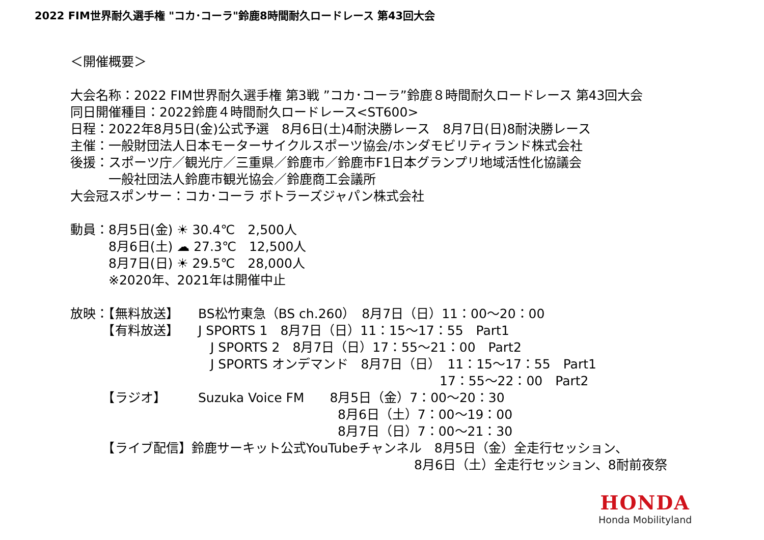2022 FIM世界耐久選手権 "コカ･コーラ"鈴鹿8時間耐久ロードレース 第43回大会
＜開催概要＞
大会名称：2022 FIM世界耐久選手権 第3戦 ”コカ･コーラ”鈴鹿８時間耐久ロードレース 第43回大会
同日開催種目：2022鈴鹿４時間耐久ロードレース<ST600>
日程：2022年8月5日(金)公式予選　8月6日(土)4耐決勝レース　8月7日(日)8耐決勝レース
主催：一般財団法人日本モーターサイクルスポーツ協会/ホンダモビリティランド株式会社
後援：スポーツ庁／観光庁／三重県／鈴鹿市／鈴鹿市F1日本グランプリ地域活性化協議会
　　　一般社団法人鈴鹿市観光協会／鈴鹿商工会議所
大会冠スポンサー：コカ･コーラ ボトラーズジャパン株式会社
動員：8月5日(金) ☀ 30.4℃　2,500人
　　　8月6日(土) ☁ 27.3℃　12,500人
　　　8月7日(日) ☀ 29.5℃　28,000人
　　　※2020年、2021年は開催中止
放映：【無料放送】　　BS松竹東急（BS ch.260）　8月7日（日）11：00～20：00
　　　【有料放送】　　J SPORTS 1　8月7日（日）11：15～17：55　Part1
　　　　　　　　　　　J SPORTS 2　8月7日（日）17：55～21：00　Part2
　　　　　　　　　　　J SPORTS オンデマンド　8月7日（日）　11：15～17：55　Part1
　　　　　　　　　　　　　　　　　　　　　　　　　　　　　17：55～22：00　Part2
　　　【ラジオ】　　　Suzuka Voice FM　　8月5日（金）7：00～20：30
　　　　　　　　　　　　　　　　　　　　　8月6日（土）7：00～19：00
　　　　　　　　　　　　　　　　　　　　　8月7日（日）7：00～21：30
　　　【ライブ配信】鈴鹿サーキット公式YouTubeチャンネル　8月5日（金）全走行セッション、
　　　　　　　　　　　　　　　　　　　　　　　　　　　8月6日（土）全走行セッション、8耐前夜祭
HONDA
Honda Mobilityland